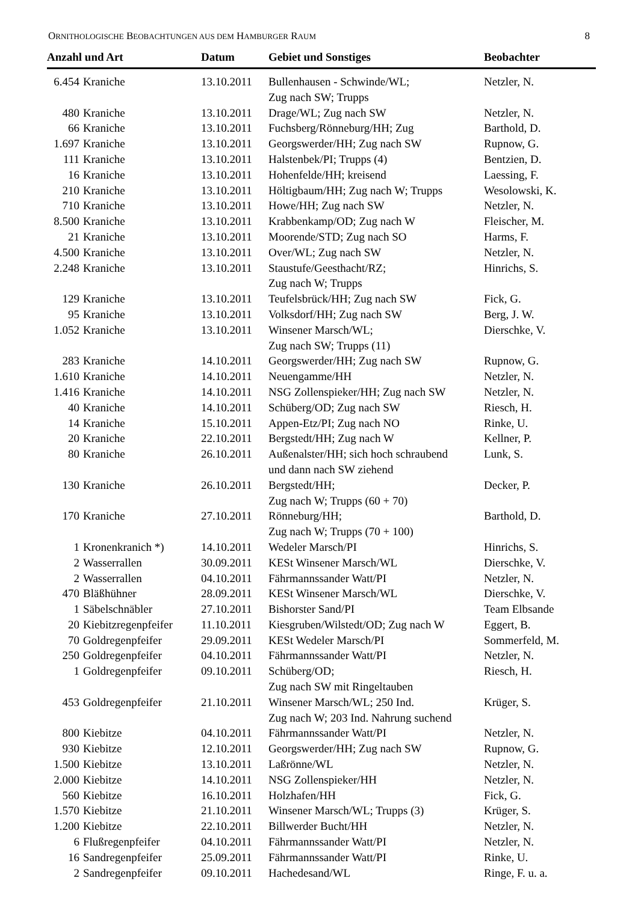ORNITHOLOGISCHE BEOBACHTUNGEN AUS DEM HAMBURGER RAUM 8
| Anzahl und Art | | Datum | Gebiet und Sonstiges | Beobachter |
| --- | --- | --- | --- | --- |
| 6.454 | Kraniche | 13.10.2011 | Bullenhausen - Schwinde/WL; Zug nach SW; Trupps | Netzler, N. |
| 480 | Kraniche | 13.10.2011 | Drage/WL; Zug nach SW | Netzler, N. |
| 66 | Kraniche | 13.10.2011 | Fuchsberg/Rönneburg/HH; Zug | Barthold, D. |
| 1.697 | Kraniche | 13.10.2011 | Georgswerder/HH; Zug nach SW | Rupnow, G. |
| 111 | Kraniche | 13.10.2011 | Halstenbek/PI; Trupps (4) | Bentzien, D. |
| 16 | Kraniche | 13.10.2011 | Hohenfelde/HH; kreisend | Laessing, F. |
| 210 | Kraniche | 13.10.2011 | Höltigbaum/HH; Zug nach W; Trupps | Wesolowski, K. |
| 710 | Kraniche | 13.10.2011 | Howe/HH; Zug nach SW | Netzler, N. |
| 8.500 | Kraniche | 13.10.2011 | Krabbenkamp/OD; Zug nach W | Fleischer, M. |
| 21 | Kraniche | 13.10.2011 | Moorende/STD; Zug nach SO | Harms, F. |
| 4.500 | Kraniche | 13.10.2011 | Over/WL; Zug nach SW | Netzler, N. |
| 2.248 | Kraniche | 13.10.2011 | Staustufe/Geesthacht/RZ; Zug nach W; Trupps | Hinrichs, S. |
| 129 | Kraniche | 13.10.2011 | Teufelsbrück/HH; Zug nach SW | Fick, G. |
| 95 | Kraniche | 13.10.2011 | Volksdorf/HH; Zug nach SW | Berg, J. W. |
| 1.052 | Kraniche | 13.10.2011 | Winsener Marsch/WL; Zug nach SW; Trupps (11) | Dierschke, V. |
| 283 | Kraniche | 14.10.2011 | Georgswerder/HH; Zug nach SW | Rupnow, G. |
| 1.610 | Kraniche | 14.10.2011 | Neuengamme/HH | Netzler, N. |
| 1.416 | Kraniche | 14.10.2011 | NSG Zollenspieker/HH; Zug nach SW | Netzler, N. |
| 40 | Kraniche | 14.10.2011 | Schüberg/OD; Zug nach SW | Riesch, H. |
| 14 | Kraniche | 15.10.2011 | Appen-Etz/PI; Zug nach NO | Rinke, U. |
| 20 | Kraniche | 22.10.2011 | Bergstedt/HH; Zug nach W | Kellner, P. |
| 80 | Kraniche | 26.10.2011 | Außenalster/HH; sich hoch schraubend und dann nach SW ziehend | Lunk, S. |
| 130 | Kraniche | 26.10.2011 | Bergstedt/HH; Zug nach W; Trupps (60 + 70) | Decker, P. |
| 170 | Kraniche | 27.10.2011 | Rönneburg/HH; Zug nach W; Trupps (70 + 100) | Barthold, D. |
| 1 | Kronenkranich *) | 14.10.2011 | Wedeler Marsch/PI | Hinrichs, S. |
| 2 | Wasserrallen | 30.09.2011 | KESt Winsener Marsch/WL | Dierschke, V. |
| 2 | Wasserrallen | 04.10.2011 | Fährmannssander Watt/PI | Netzler, N. |
| 470 | Bläßhühner | 28.09.2011 | KESt Winsener Marsch/WL | Dierschke, V. |
| 1 | Säbelschnäbler | 27.10.2011 | Bishorster Sand/PI | Team Elbsande |
| 20 | Kiebitzregenpfeifer | 11.10.2011 | Kiesgruben/Wilstedt/OD; Zug nach W | Eggert, B. |
| 70 | Goldregenpfeifer | 29.09.2011 | KESt Wedeler Marsch/PI | Sommerfeld, M. |
| 250 | Goldregenpfeifer | 04.10.2011 | Fährmannssander Watt/PI | Netzler, N. |
| 1 | Goldregenpfeifer | 09.10.2011 | Schüberg/OD; Zug nach SW mit Ringeltauben | Riesch, H. |
| 453 | Goldregenpfeifer | 21.10.2011 | Winsener Marsch/WL; 250 Ind. Zug nach W; 203 Ind. Nahrung suchend | Krüger, S. |
| 800 | Kiebitze | 04.10.2011 | Fährmannssander Watt/PI | Netzler, N. |
| 930 | Kiebitze | 12.10.2011 | Georgswerder/HH; Zug nach SW | Rupnow, G. |
| 1.500 | Kiebitze | 13.10.2011 | Laßrönne/WL | Netzler, N. |
| 2.000 | Kiebitze | 14.10.2011 | NSG Zollenspieker/HH | Netzler, N. |
| 560 | Kiebitze | 16.10.2011 | Holzhafen/HH | Fick, G. |
| 1.570 | Kiebitze | 21.10.2011 | Winsener Marsch/WL; Trupps (3) | Krüger, S. |
| 1.200 | Kiebitze | 22.10.2011 | Billwerder Bucht/HH | Netzler, N. |
| 6 | Flußregenpfeifer | 04.10.2011 | Fährmannssander Watt/PI | Netzler, N. |
| 16 | Sandregenpfeifer | 25.09.2011 | Fährmannssander Watt/PI | Rinke, U. |
| 2 | Sandregenpfeifer | 09.10.2011 | Hachedesand/WL | Ringe, F. u. a. |